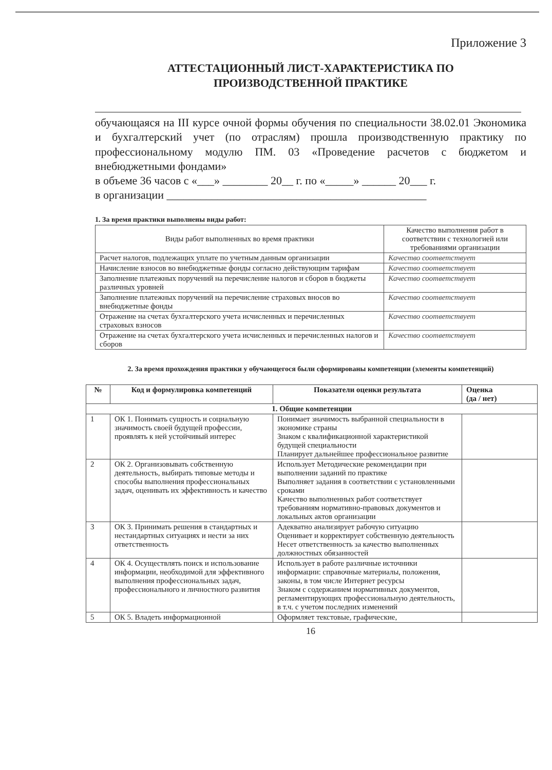Приложение 3
АТТЕСТАЦИОННЫЙ ЛИСТ-ХАРАКТЕРИСТИКА ПО
ПРОИЗВОДСТВЕННОЙ ПРАКТИКЕ
обучающаяся на III курсе очной формы обучения по специальности 38.02.01 Экономика и бухгалтерский учет (по отраслям) прошла производственную практику по профессиональному модулю ПМ. 03 «Проведение расчетов с бюджетом и внебюджетными фондами»
в объеме 36 часов с «___» ________ 20__ г. по «_____» ______ 20___ г.
в организации ______________________________________________
1. За время практики выполнены виды работ:
| Виды работ выполненных во время практики | Качество выполнения работ в соответствии с технологией или требованиями организации |
| --- | --- |
| Расчет налогов, подлежащих уплате по учетным данным организации | Качество соответствует |
| Начисление взносов во внебюджетные фонды согласно действующим тарифам | Качество соответствует |
| Заполнение платежных поручений на перечисление налогов и сборов в бюджеты различных уровней | Качество соответствует |
| Заполнение платежных поручений на перечисление страховых вносов во внебюджетные фонды | Качество соответствует |
| Отражение на счетах бухгалтерского учета исчисленных и перечисленных страховых взносов | Качество соответствует |
| Отражение на счетах бухгалтерского учета исчисленных и перечисленных налогов и сборов | Качество соответствует |
2. За время прохождения практики у обучающегося были сформированы компетенции (элементы компетенций)
| № | Код и формулировка компетенций | Показатели оценки результата | Оценка (да / нет) |
| --- | --- | --- | --- |
| 1. Общие компетенции | | | |
| 1 | ОК 1. Понимать сущность и социальную значимость своей будущей профессии, проявлять к ней устойчивый интерес | Понимает значимость выбранной специальности в экономике страны Знаком с квалификационной характеристикой будущей специальности Планирует дальнейшее профессиональное развитие | |
| 2 | ОК 2. Организовывать собственную деятельность, выбирать типовые методы и способы выполнения профессиональных задач, оценивать их эффективность и качество | Использует Методические рекомендации при выполнении заданий по практике Выполняет задания в соответствии с установленными сроками Качество выполненных работ соответствует требованиям нормативно-правовых документов и локальных актов организации | |
| 3 | ОК 3. Принимать решения в стандартных и нестандартных ситуациях и нести за них ответственность | Адекватно анализирует рабочую ситуацию Оценивает и корректирует собственную деятельность Несет ответственность за качество выполненных должностных обязанностей | |
| 4 | ОК 4. Осуществлять поиск и использование информации, необходимой для эффективного выполнения профессиональных задач, профессионального и личностного развития | Использует в работе различные источники информации: справочные материалы, положения, законы, в том числе Интернет ресурсы Знаком с содержанием нормативных документов, регламентирующих профессиональную деятельность, в т.ч. с учетом последних изменений | |
| 5 | ОК 5. Владеть информационной | Оформляет текстовые, графические, | |
16